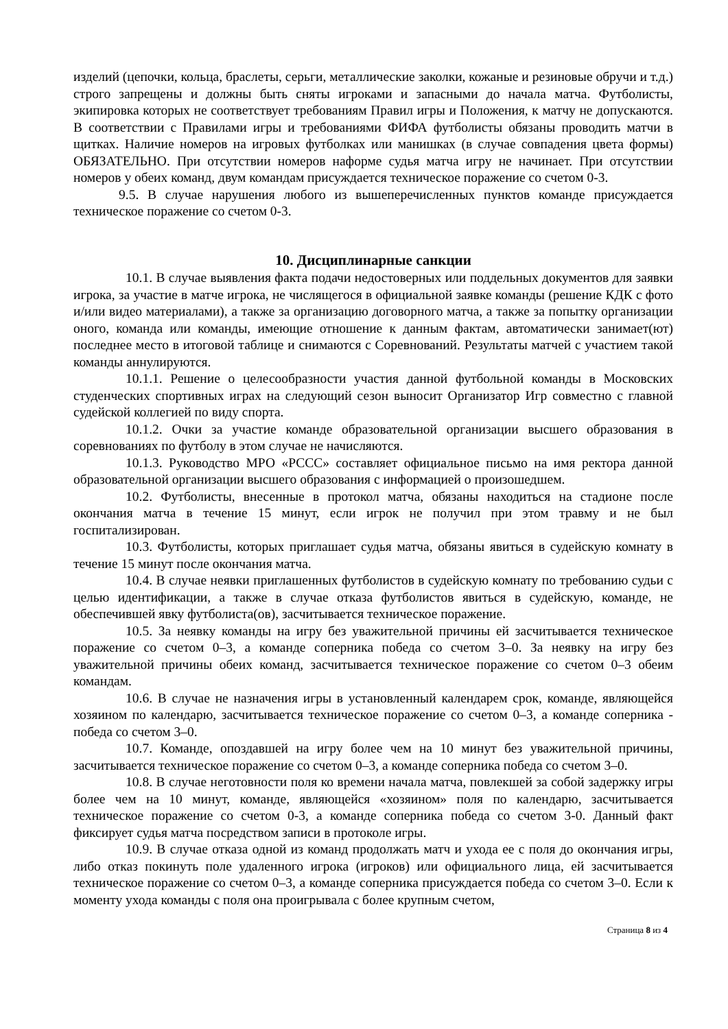изделий (цепочки, кольца, браслеты, серьги, металлические заколки, кожаные и резиновые обручи и т.д.) строго запрещены и должны быть сняты игроками и запасными до начала матча. Футболисты, экипировка которых не соответствует требованиям Правил игры и Положения, к матчу не допускаются. В соответствии с Правилами игры и требованиями ФИФА футболисты обязаны проводить матчи в щитках. Наличие номеров на игровых футболках или манишках (в случае совпадения цвета формы) ОБЯЗАТЕЛЬНО. При отсутствии номеров наформе судья матча игру не начинает. При отсутствии номеров у обеих команд, двум командам присуждается техническое поражение со счетом 0-3.
9.5. В случае нарушения любого из вышеперечисленных пунктов команде присуждается техническое поражение со счетом 0-3.
10. Дисциплинарные санкции
10.1. В случае выявления факта подачи недостоверных или поддельных документов для заявки игрока, за участие в матче игрока, не числящегося в официальной заявке команды (решение КДК с фото и/или видео материалами), а также за организацию договорного матча, а также за попытку организации оного, команда или команды, имеющие отношение к данным фактам, автоматически занимает(ют) последнее место в итоговой таблице и снимаются с Соревнований. Результаты матчей с участием такой команды аннулируются.
10.1.1. Решение о целесообразности участия данной футбольной команды в Московских студенческих спортивных играх на следующий сезон выносит Организатор Игр совместно с главной судейской коллегией по виду спорта.
10.1.2. Очки за участие команде образовательной организации высшего образования в соревнованиях по футболу в этом случае не начисляются.
10.1.3. Руководство МРО «РССС» составляет официальное письмо на имя ректора данной образовательной организации высшего образования с информацией о произошедшем.
10.2. Футболисты, внесенные в протокол матча, обязаны находиться на стадионе после окончания матча в течение 15 минут, если игрок не получил при этом травму и не был госпитализирован.
10.3. Футболисты, которых приглашает судья матча, обязаны явиться в судейскую комнату в течение 15 минут после окончания матча.
10.4. В случае неявки приглашенных футболистов в судейскую комнату по требованию судьи с целью идентификации, а также в случае отказа футболистов явиться в судейскую, команде, не обеспечившей явку футболиста(ов), засчитывается техническое поражение.
10.5. За неявку команды на игру без уважительной причины ей засчитывается техническое поражение со счетом 0–3, а команде соперника победа со счетом 3–0. За неявку на игру без уважительной причины обеих команд, засчитывается техническое поражение со счетом 0–3 обеим командам.
10.6. В случае не назначения игры в установленный календарем срок, команде, являющейся хозяином по календарю, засчитывается техническое поражение со счетом 0–3, а команде соперника - победа со счетом 3–0.
10.7. Команде, опоздавшей на игру более чем на 10 минут без уважительной причины, засчитывается техническое поражение со счетом 0–3, а команде соперника победа со счетом 3–0.
10.8. В случае неготовности поля ко времени начала матча, повлекшей за собой задержку игры более чем на 10 минут, команде, являющейся «хозяином» поля по календарю, засчитывается техническое поражение со счетом 0-3, а команде соперника победа со счетом 3-0. Данный факт фиксирует судья матча посредством записи в протоколе игры.
10.9. В случае отказа одной из команд продолжать матч и ухода ее с поля до окончания игры, либо отказ покинуть поле удаленного игрока (игроков) или официального лица, ей засчитывается техническое поражение со счетом 0–3, а команде соперника присуждается победа со счетом 3–0. Если к моменту ухода команды с поля она проигрывала с более крупным счетом,
Страница 8 из 4